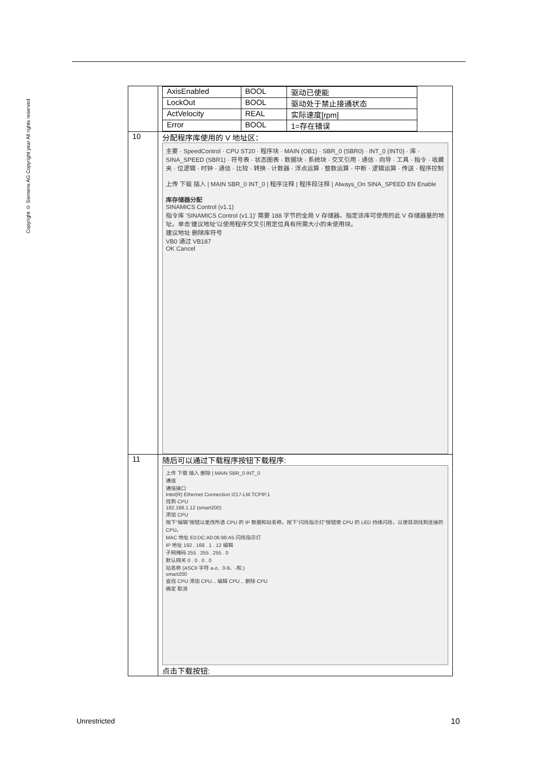Copyright © Siemens AG Copyright year All rights reserved
| | / AxisEnabled / BOOL / 驱动已使能 / / LockOut / BOOL / 驱动处于禁止接通状态 / / ActVelocity / REAL / 实际速度[rpm] / / Error / BOOL / 1=存在错误 / |
| 10 | 分配程序库使用的 V 地址区： 主要 · SpeedControl · CPU ST20 · 程序块 · MAIN (OB1) · SBR_0 (SBR0) · INT_0 (INT0) · 库 · SINA_SPEED (SBR1) · 符号表 · 状态图表 · 数据块 · 系统块 · 交叉引用 · 通信 · 向导 · 工具 · 指令 · 收藏夹 · 位逻辑 · 时钟 · 通信 · 比较 · 转换 · 计数器 · 浮点运算 · 整数运算 · 中断 · 逻辑运算 · 传送 · 程序控制 上传 下载 插入 / MAIN SBR_0 INT_0 / 程序注释 / 程序段注释 / Always_On SINA_SPEED EN Enable 库存储器分配 SINAMICS Control (v1.1) 指令库 'SINAMICS Control (v1.1)' 需要 188 字节的全局 V 存储器。指定该库可使用的此 V 存储器量的地址。单击'建议地址'以使用程序交叉引用定位具有所需大小的未使用块。 建议地址 删除库符号 VB0 通过 VB187 OK Cancel |
| 11 | 随后可以通过下载程序按钮下载程序: 上传 下载 插入 删除 / MAIN SBR_0 INT_0 通信 通信接口 Intel(R) Ethernet Connection I217-LM.TCPIP.1 找到 CPU 192.168.1.12 (smart200) 添加 CPU 按下"编辑"按钮以更改所选 CPU 的 IP 数据和站名称。按下"闪烁指示灯"按钮使 CPU 的 LED 持续闪烁，以便目测找到连接的 CPU。 MAC 地址 E0:DC:A0:06:98:A5 闪烁指示灯 IP 地址 192 . 168 . 1 . 12 编辑 子网掩码 255 . 255 . 255 . 0 默认网关 0 . 0 . 0 . 0 站名称 (ASCII 字符 a-z、0-9、-和.) smart200 查找 CPU 添加 CPU... 编辑 CPU... 删除 CPU 确定 取消 点击下载按钮: |
Unrestricted 10